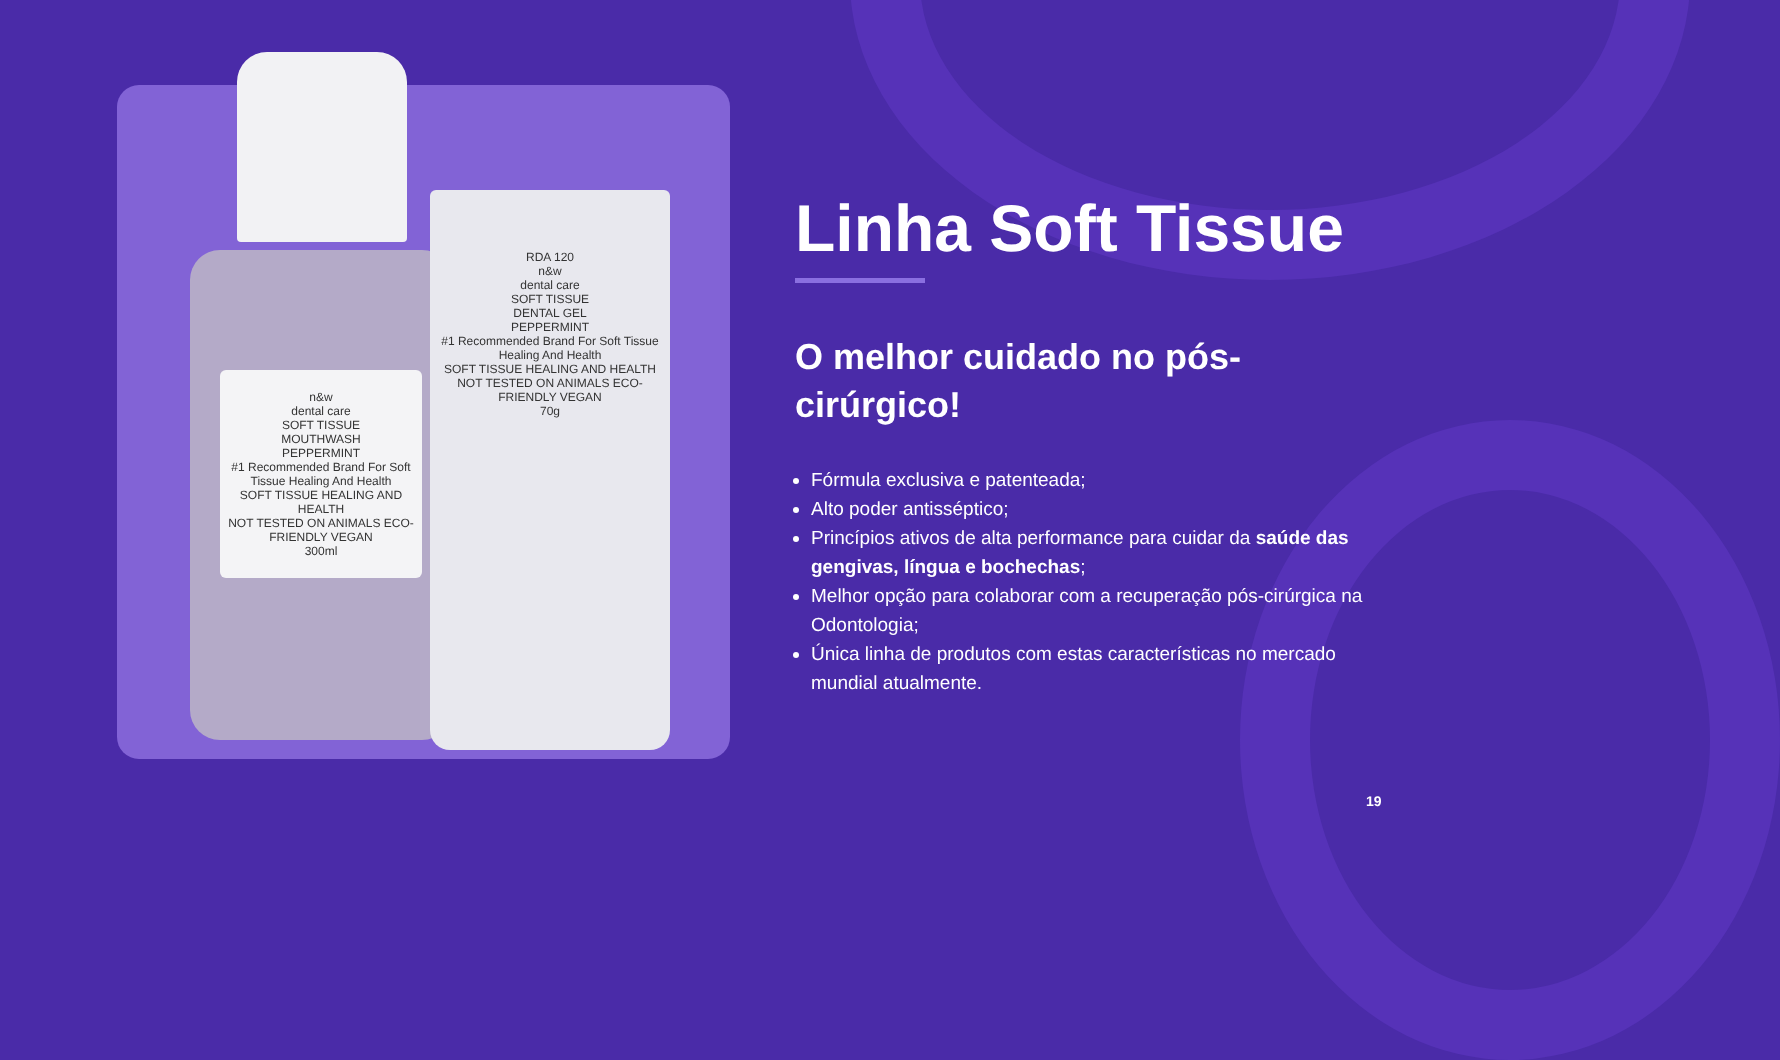n&w
dental care
SOFT TISSUE
MOUTHWASH
PEPPERMINT
#1 Recommended Brand For Soft Tissue Healing And Health
SOFT TISSUE HEALING AND HEALTH
NOT TESTED ON ANIMALS ECO-FRIENDLY VEGAN
300ml
RDA 120
n&w
dental care
SOFT TISSUE
DENTAL GEL
PEPPERMINT
#1 Recommended Brand For Soft Tissue Healing And Health
SOFT TISSUE HEALING AND HEALTH
NOT TESTED ON ANIMALS ECO-FRIENDLY VEGAN
70g
Linha Soft Tissue
O melhor cuidado no pós-cirúrgico!
Fórmula exclusiva e patenteada;
Alto poder antisséptico;
Princípios ativos de alta performance para cuidar da saúde das gengivas, língua e bochechas;
Melhor opção para colaborar com a recuperação pós-cirúrgica na Odontologia;
Única linha de produtos com estas características no mercado mundial atualmente.
19